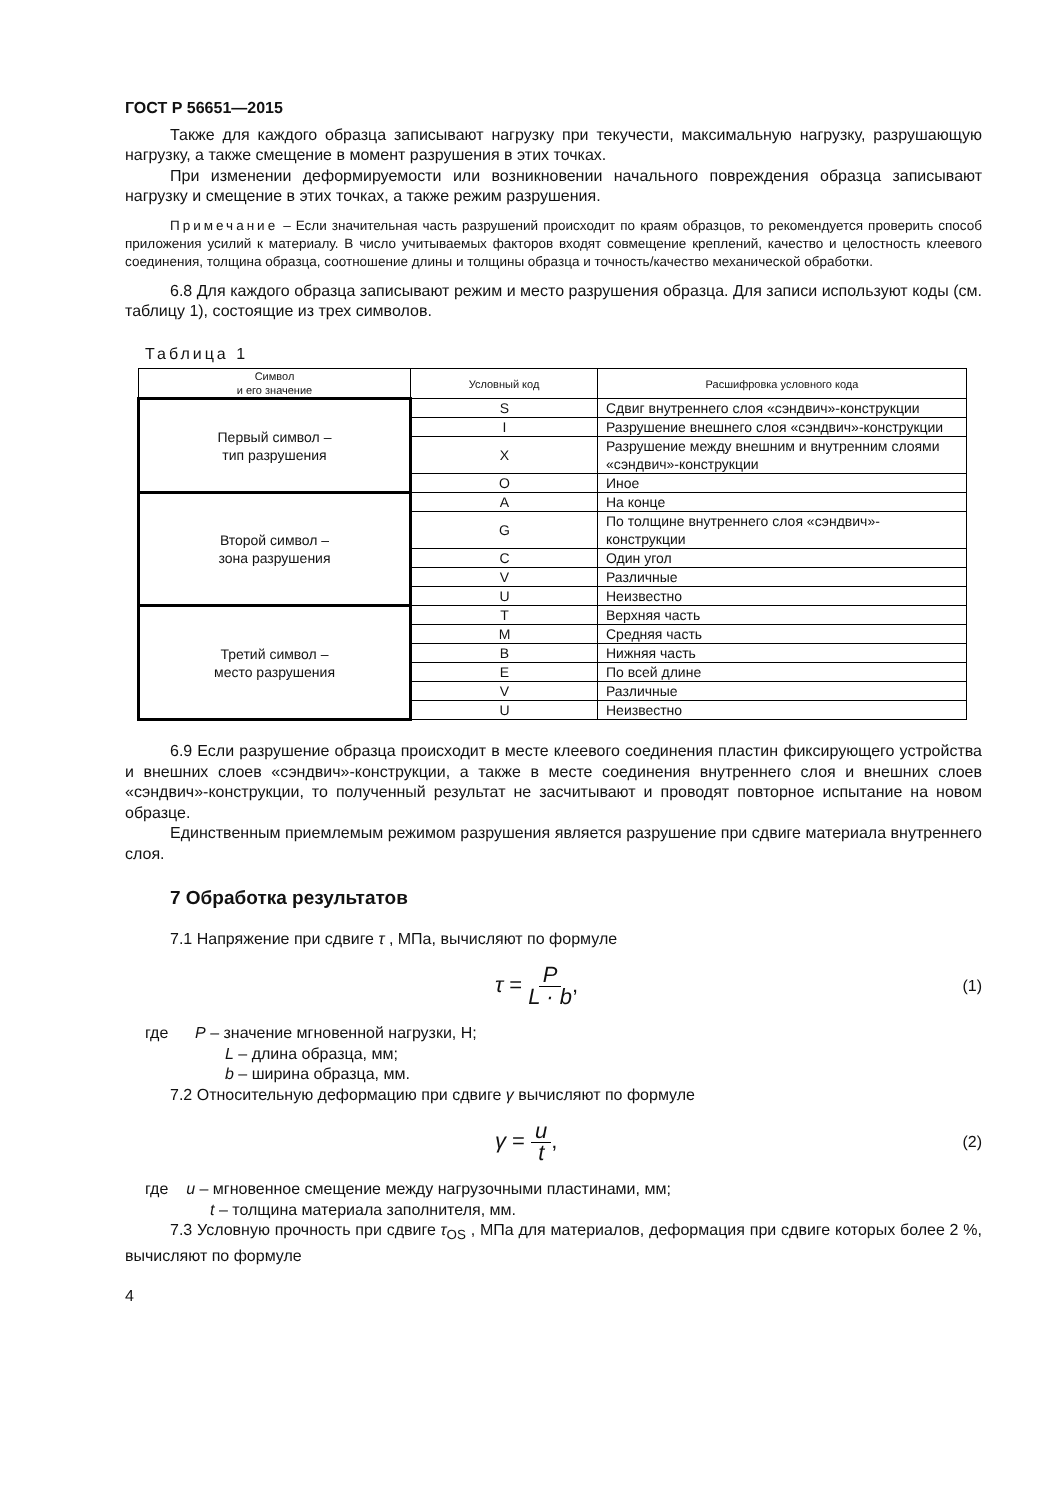ГОСТ Р 56651—2015
Также для каждого образца записывают нагрузку при текучести, максимальную нагрузку, разрушающую нагрузку, а также смещение в момент разрушения в этих точках.
При изменении деформируемости или возникновении начального повреждения образца записывают нагрузку и смещение в этих точках, а также режим разрушения.
Примечание – Если значительная часть разрушений происходит по краям образцов, то рекомендуется проверить способ приложения усилий к материалу. В число учитываемых факторов входят совмещение креплений, качество и целостность клеевого соединения, толщина образца, соотношение длины и толщины образца и точность/качество механической обработки.
6.8 Для каждого образца записывают режим и место разрушения образца. Для записи используют коды (см. таблицу 1), состоящие из трех символов.
Таблица 1
| Символ и его значение | Условный код | Расшифровка условного кода |
| --- | --- | --- |
| Первый символ – тип разрушения | S | Сдвиг внутреннего слоя «сэндвич»-конструкции |
| | I | Разрушение внешнего слоя «сэндвич»-конструкции |
| | X | Разрушение между внешним и внутренним слоями «сэндвич»-конструкции |
| | O | Иное |
| Второй символ – зона разрушения | A | На конце |
| | G | По толщине внутреннего слоя «сэндвич»-конструкции |
| | C | Один угол |
| | V | Различные |
| | U | Неизвестно |
| Третий символ – место разрушения | T | Верхняя часть |
| | M | Средняя часть |
| | B | Нижняя часть |
| | E | По всей длине |
| | V | Различные |
| | U | Неизвестно |
6.9 Если разрушение образца происходит в месте клеевого соединения пластин фиксирующего устройства и внешних слоев «сэндвич»-конструкции, а также в месте соединения внутреннего слоя и внешних слоев «сэндвич»-конструкции, то полученный результат не засчитывают и проводят повторное испытание на новом образце.
Единственным приемлемым режимом разрушения является разрушение при сдвиге материала внутреннего слоя.
7 Обработка результатов
7.1 Напряжение при сдвиге τ , МПа, вычисляют по формуле
τ = P L · b, (1)
где P – значение мгновенной нагрузки, Н;
L – длина образца, мм;
b – ширина образца, мм.
7.2 Относительную деформацию при сдвиге γ вычисляют по формуле
γ = u t, (2)
где u – мгновенное смещение между нагрузочными пластинами, мм;
t – толщина материала заполнителя, мм.
7.3 Условную прочность при сдвиге τ<sub>OS</sub> , МПа для материалов, деформация при сдвиге которых более 2 %, вычисляют по формуле
4